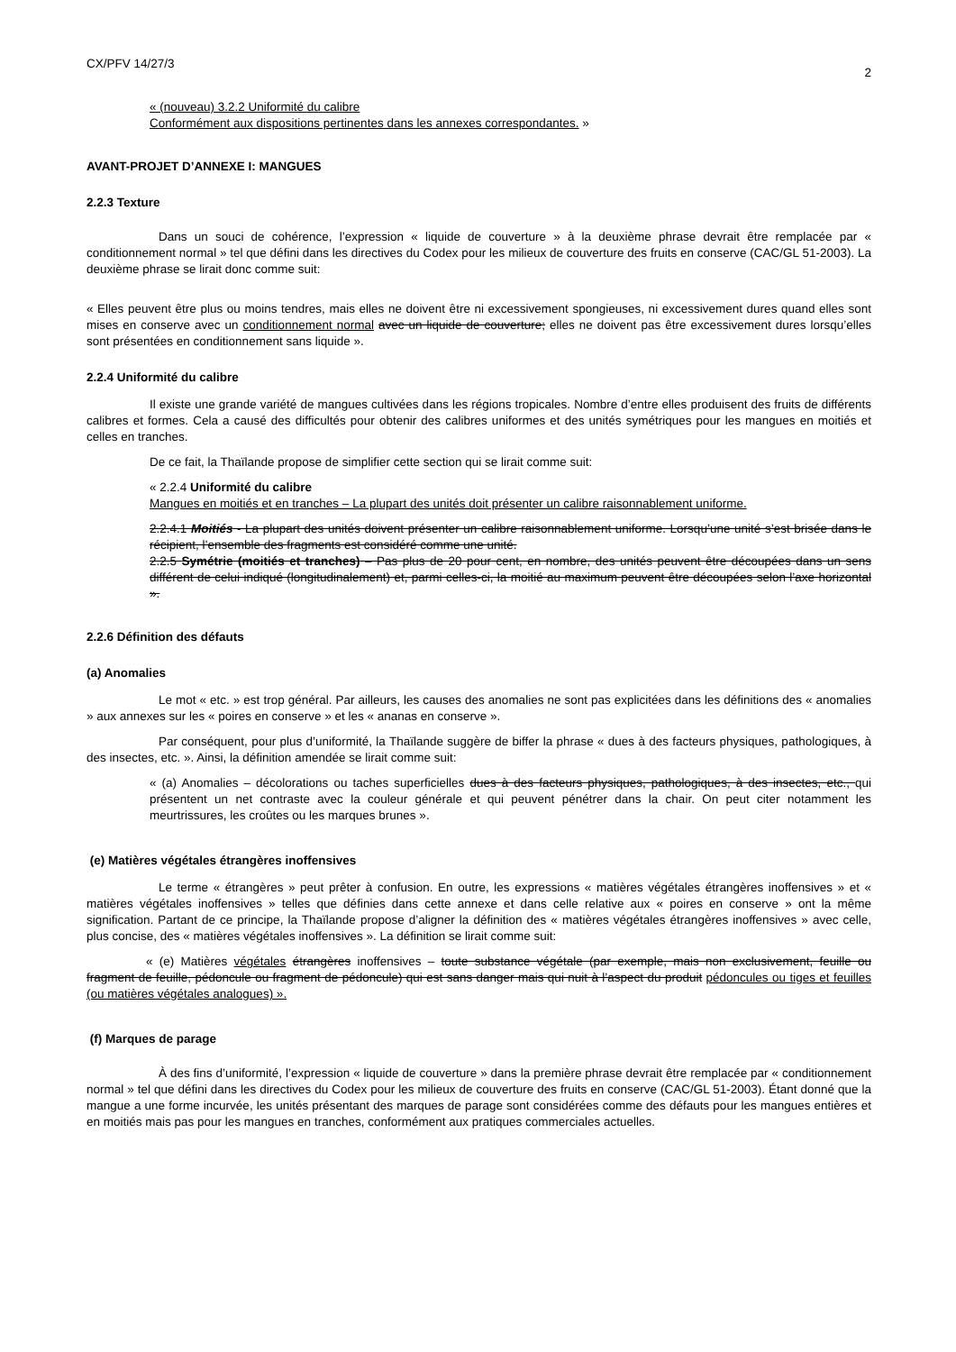CX/PFV 14/27/3 2
« (nouveau) 3.2.2 Uniformité du calibre
Conformément aux dispositions pertinentes dans les annexes correspondantes. »
AVANT-PROJET D’ANNEXE I: MANGUES
2.2.3 Texture
Dans un souci de cohérence, l’expression « liquide de couverture » à la deuxième phrase devrait être remplacée par « conditionnement normal » tel que défini dans les directives du Codex pour les milieux de couverture des fruits en conserve (CAC/GL 51-2003). La deuxième phrase se lirait donc comme suit:
« Elles peuvent être plus ou moins tendres, mais elles ne doivent être ni excessivement spongieuses, ni excessivement dures quand elles sont mises en conserve avec un conditionnement normal avec un liquide de couverture; elles ne doivent pas être excessivement dures lorsqu’elles sont présentées en conditionnement sans liquide ».
2.2.4 Uniformité du calibre
Il existe une grande variété de mangues cultivées dans les régions tropicales. Nombre d’entre elles produisent des fruits de différents calibres et formes. Cela a causé des difficultés pour obtenir des calibres uniformes et des unités symétriques pour les mangues en moitiés et celles en tranches.
De ce fait, la Thaïlande propose de simplifier cette section qui se lirait comme suit:
« 2.2.4 Uniformité du calibre
Mangues en moitiés et en tranches – La plupart des unités doit présenter un calibre raisonnablement uniforme.
2.2.4.1 Moitiés - La plupart des unités doivent présenter un calibre raisonnablement uniforme. Lorsqu’une unité s’est brisée dans le récipient, l’ensemble des fragments est considéré comme une unité.
2.2.5 Symétrie (moitiés et tranches) – Pas plus de 20 pour cent, en nombre, des unités peuvent être découpées dans un sens différent de celui indiqué (longitudinalement) et, parmi celles-ci, la moitié au maximum peuvent être découpées selon l’axe horizontal ».
2.2.6 Définition des défauts
(a) Anomalies
Le mot « etc. » est trop général. Par ailleurs, les causes des anomalies ne sont pas explicitées dans les définitions des « anomalies » aux annexes sur les « poires en conserve » et les « ananas en conserve ».
Par conséquent, pour plus d’uniformité, la Thaïlande suggère de biffer la phrase « dues à des facteurs physiques, pathologiques, à des insectes, etc. ». Ainsi, la définition amendée se lirait comme suit:
« (a) Anomalies – décolorations ou taches superficielles dues à des facteurs physiques, pathologiques, à des insectes, etc., qui présentent un net contraste avec la couleur générale et qui peuvent pénétrer dans la chair. On peut citer notamment les meurtrissures, les croûtes ou les marques brunes ».
(e) Matières végétales étrangères inoffensives
Le terme « étrangères » peut prêter à confusion. En outre, les expressions « matières végétales étrangères inoffensives » et « matières végétales inoffensives » telles que définies dans cette annexe et dans celle relative aux « poires en conserve » ont la même signification. Partant de ce principe, la Thaïlande propose d’aligner la définition des « matières végétales étrangères inoffensives » avec celle, plus concise, des « matières végétales inoffensives ». La définition se lirait comme suit:
« (e) Matières végétales étrangères inoffensives – toute substance végétale (par exemple, mais non exclusivement, feuille ou fragment de feuille, pédoncule ou fragment de pédoncule) qui est sans danger mais qui nuit à l’aspect du produit pédoncules ou tiges et feuilles (ou matières végétales analogues) ».
(f) Marques de parage
À des fins d’uniformité, l’expression « liquide de couverture » dans la première phrase devrait être remplacée par « conditionnement normal » tel que défini dans les directives du Codex pour les milieux de couverture des fruits en conserve (CAC/GL 51-2003). Étant donné que la mangue a une forme incurvée, les unités présentant des marques de parage sont considérées comme des défauts pour les mangues entières et en moitiés mais pas pour les mangues en tranches, conformément aux pratiques commerciales actuelles.